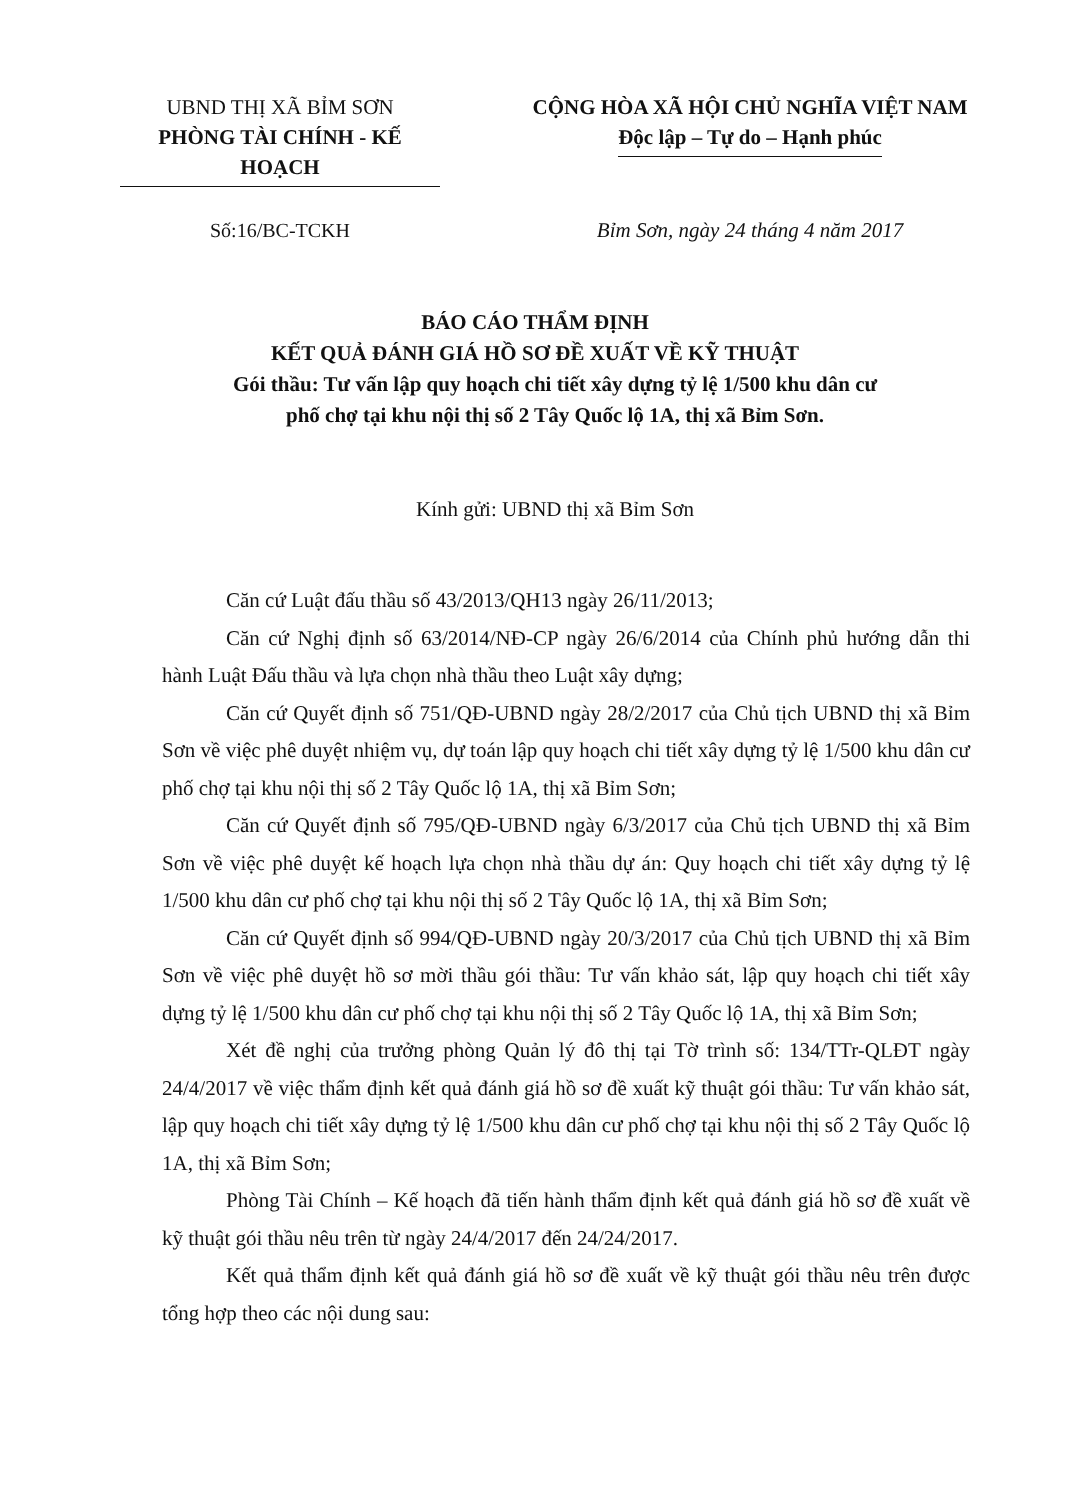UBND THỊ XÃ BỈM SƠN
PHÒNG TÀI CHÍNH - KẾ HOẠCH
CỘNG HÒA XÃ HỘI CHỦ NGHĨA VIỆT NAM
Độc lập – Tự do – Hạnh phúc
Số:16/BC-TCKH Bỉm Sơn, ngày 24 tháng 4 năm 2017
BÁO CÁO THẨM ĐỊNH
KẾT QUẢ ĐÁNH GIÁ HỒ SƠ ĐỀ XUẤT VỀ KỸ THUẬT
Gói thầu: Tư vấn lập quy hoạch chi tiết xây dựng tỷ lệ 1/500 khu dân cư
phố chợ tại khu nội thị số 2 Tây Quốc lộ 1A, thị xã Bỉm Sơn.
Kính gửi: UBND thị xã Bỉm Sơn
Căn cứ Luật đấu thầu số 43/2013/QH13 ngày 26/11/2013;
Căn cứ Nghị định số 63/2014/NĐ-CP ngày 26/6/2014 của Chính phủ hướng dẫn thi hành Luật Đấu thầu và lựa chọn nhà thầu theo Luật xây dựng;
Căn cứ Quyết định số 751/QĐ-UBND ngày 28/2/2017 của Chủ tịch UBND thị xã Bỉm Sơn về việc phê duyệt nhiệm vụ, dự toán lập quy hoạch chi tiết xây dựng tỷ lệ 1/500 khu dân cư phố chợ tại khu nội thị số 2 Tây Quốc lộ 1A, thị xã Bỉm Sơn;
Căn cứ Quyết định số 795/QĐ-UBND ngày 6/3/2017 của Chủ tịch UBND thị xã Bỉm Sơn về việc phê duyệt kế hoạch lựa chọn nhà thầu dự án: Quy hoạch chi tiết xây dựng tỷ lệ 1/500 khu dân cư phố chợ tại khu nội thị số 2 Tây Quốc lộ 1A, thị xã Bỉm Sơn;
Căn cứ Quyết định số 994/QĐ-UBND ngày 20/3/2017 của Chủ tịch UBND thị xã Bỉm Sơn về việc phê duyệt hồ sơ mời thầu gói thầu: Tư vấn khảo sát, lập quy hoạch chi tiết xây dựng tỷ lệ 1/500 khu dân cư phố chợ tại khu nội thị số 2 Tây Quốc lộ 1A, thị xã Bỉm Sơn;
Xét đề nghị của trưởng phòng Quản lý đô thị tại Tờ trình số: 134/TTr-QLĐT ngày 24/4/2017 về việc thẩm định kết quả đánh giá hồ sơ đề xuất kỹ thuật gói thầu: Tư vấn khảo sát, lập quy hoạch chi tiết xây dựng tỷ lệ 1/500 khu dân cư phố chợ tại khu nội thị số 2 Tây Quốc lộ 1A, thị xã Bỉm Sơn;
Phòng Tài Chính – Kế hoạch đã tiến hành thẩm định kết quả đánh giá hồ sơ đề xuất về kỹ thuật gói thầu nêu trên từ ngày 24/4/2017 đến 24/24/2017.
Kết quả thẩm định kết quả đánh giá hồ sơ đề xuất về kỹ thuật gói thầu nêu trên được tổng hợp theo các nội dung sau: